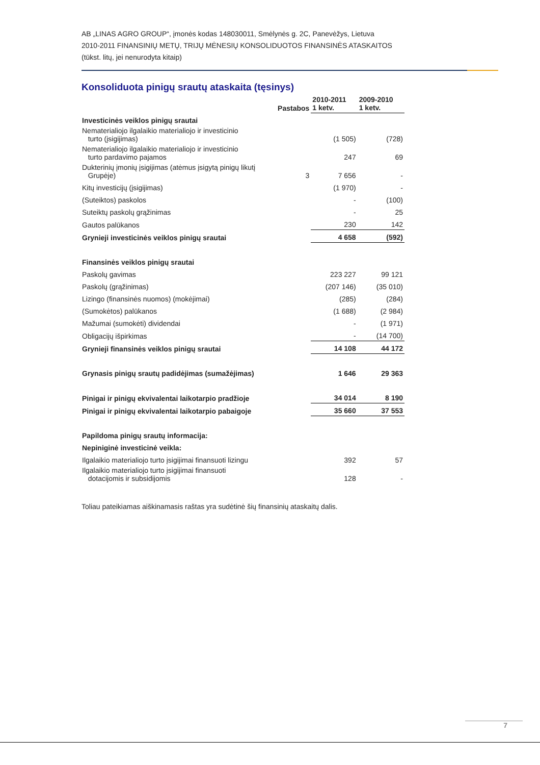AB „LINAS AGRO GROUP“, įmonės kodas 148030011, Smėlynės g. 2C, Panevėžys, Lietuva
2010-2011 FINANSINIŲ METŲ, TRIJŲ MĖNESIŲ KONSOLIDUOTOS FINANSINĖS ATASKAITOS
(tūkst. litų, jei nenurodyta kitaip)
Konsoliduota pinigų srautų ataskaita (tęsinys)
| | Pastabos | 2010-2011 1 ketv. | 2009-2010 1 ketv. |
| --- | --- | --- | --- |
| Investicinės veiklos pinigų srautai | | | |
| Nematerialiojo ilgalaikio materialiojo ir investicinio turto (įsigijimas) | | (1 505) | (728) |
| Nematerialiojo ilgalaikio materialiojo ir investicinio turto pardavimo pajamos | | 247 | 69 |
| Dukterinių įmonių įsigijimas (atėmus įsigytą pinigų likutį Grupėje) | 3 | 7 656 | - |
| Kitų investicijų (įsigijimas) | | (1 970) | - |
| (Suteiktos) paskolos | | - | (100) |
| Suteiktų paskolų grąžinimas | | - | 25 |
| Gautos palūkanos | | 230 | 142 |
| Grynieji investicinės veiklos pinigų srautai | | 4 658 | (592) |
| Finansinės veiklos pinigų srautai | | | |
| Paskolų gavimas | | 223 227 | 99 121 |
| Paskolų (grąžinimas) | | (207 146) | (35 010) |
| Lizingo (finansinės nuomos) (mokėjimai) | | (285) | (284) |
| (Sumokėtos) palūkanos | | (1 688) | (2 984) |
| Mažumai (sumokėti) dividendai | | - | (1 971) |
| Obligacijų išpirkimas | | - | (14 700) |
| Grynieji finansinės veiklos pinigų srautai | | 14 108 | 44 172 |
| Grynasis pinigų srautų padidėjimas (sumažėjimas) | | 1 646 | 29 363 |
| Pinigai ir pinigų ekvivalentai laikotarpio pradžioje | | 34 014 | 8 190 |
| Pinigai ir pinigų ekvivalentai laikotarpio pabaigoje | | 35 660 | 37 553 |
| Papildoma pinigų srautų informacija: | | | |
| Nepiniginė investicinė veikla: | | | |
| Ilgalaikio materialiojo turto įsigijimai finansuoti lizingu | | 392 | 57 |
| Ilgalaikio materialiojo turto įsigijimai finansuoti dotacijomis ir subsidijomis | | 128 | - |
Toliau pateikiamas aiškinamasis raštas yra sudėtinė šių finansinių ataskaitų dalis.
7